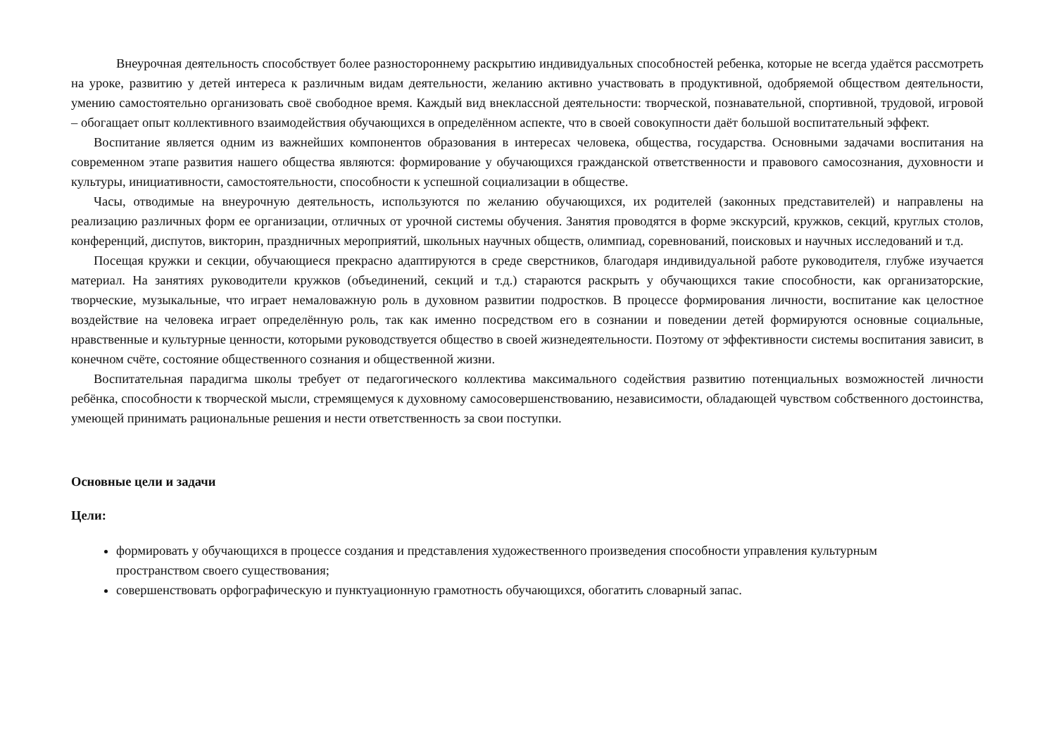Внеурочная деятельность способствует более разностороннему раскрытию индивидуальных способностей ребенка, которые не всегда удаётся рассмотреть на уроке, развитию у детей интереса к различным видам деятельности, желанию активно участвовать в продуктивной, одобряемой обществом деятельности, умению самостоятельно организовать своё свободное время. Каждый вид внеклассной деятельности: творческой, познавательной, спортивной, трудовой, игровой – обогащает опыт коллективного взаимодействия обучающихся в определённом аспекте, что в своей совокупности даёт большой воспитательный эффект.
Воспитание является одним из важнейших компонентов образования в интересах человека, общества, государства. Основными задачами воспитания на современном этапе развития нашего общества являются: формирование у обучающихся гражданской ответственности и правового самосознания, духовности и культуры, инициативности, самостоятельности, способности к успешной социализации в обществе.
Часы, отводимые на внеурочную деятельность, используются по желанию обучающихся, их родителей (законных представителей) и направлены на реализацию различных форм ее организации, отличных от урочной системы обучения. Занятия проводятся в форме экскурсий, кружков, секций, круглых столов, конференций, диспутов, викторин, праздничных мероприятий, школьных научных обществ, олимпиад, соревнований, поисковых и научных исследований и т.д.
Посещая кружки и секции, обучающиеся прекрасно адаптируются в среде сверстников, благодаря индивидуальной работе руководителя, глубже изучается материал. На занятиях руководители кружков (объединений, секций и т.д.) стараются раскрыть у обучающихся такие способности, как организаторские, творческие, музыкальные, что играет немаловажную роль в духовном развитии подростков. В процессе формирования личности, воспитание как целостное воздействие на человека играет определённую роль, так как именно посредством его в сознании и поведении детей формируются основные социальные, нравственные и культурные ценности, которыми руководствуется общество в своей жизнедеятельности. Поэтому от эффективности системы воспитания зависит, в конечном счёте, состояние общественного сознания и общественной жизни.
Воспитательная парадигма школы требует от педагогического коллектива максимального содействия развитию потенциальных возможностей личности ребёнка, способности к творческой мысли, стремящемуся к духовному самосовершенствованию, независимости, обладающей чувством собственного достоинства, умеющей принимать рациональные решения и нести ответственность за свои поступки.
Основные цели и задачи
Цели:
формировать у обучающихся в процессе создания и представления художественного произведения способности управления культурным пространством своего существования;
совершенствовать орфографическую и пунктуационную грамотность обучающихся, обогатить словарный запас.